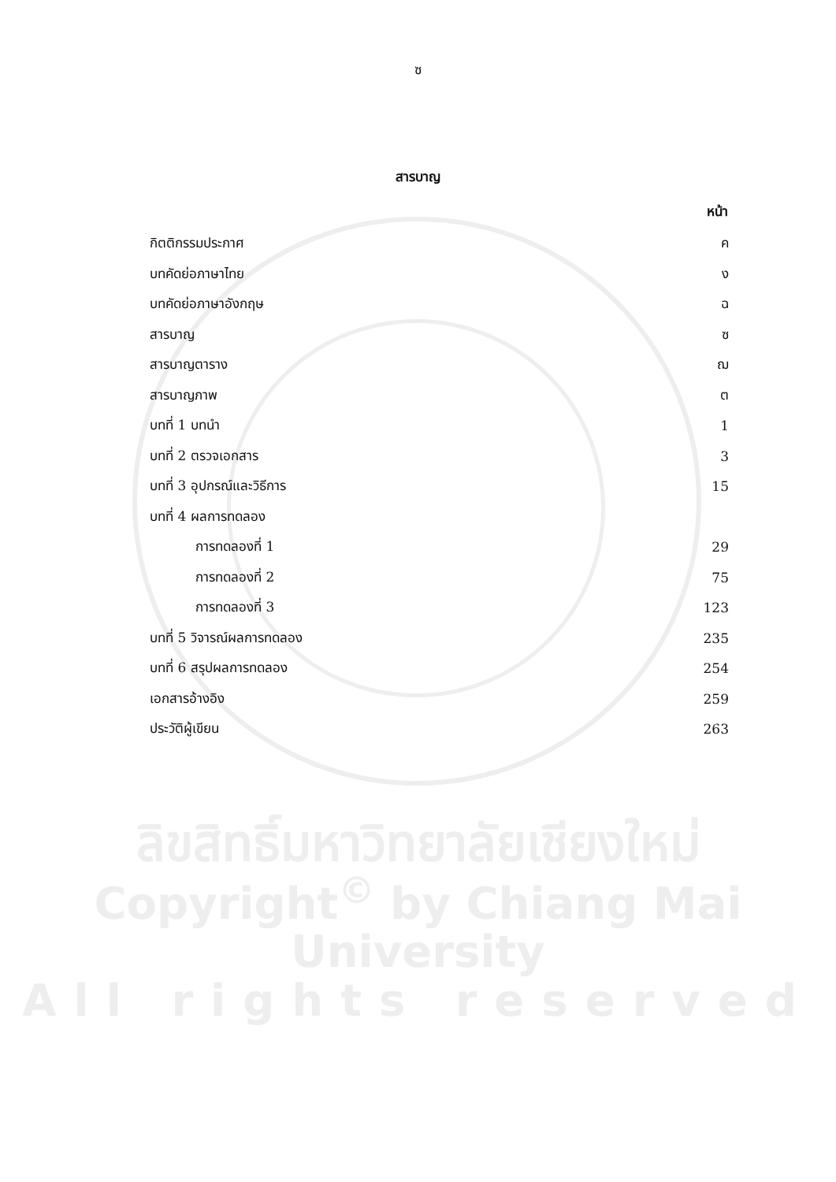ซ
สารบาญ
| | หน้า |
| กิตติกรรมประกาศ | ค |
| บทคัดย่อภาษาไทย | ง |
| บทคัดย่อภาษาอังกฤษ | ฉ |
| สารบาญ | ซ |
| สารบาญตาราง | ฌ |
| สารบาญภาพ | ต |
| บทที่ 1 บทนำ | 1 |
| บทที่ 2 ตรวจเอกสาร | 3 |
| บทที่ 3 อุปกรณ์และวิธีการ | 15 |
| บทที่ 4 ผลการทดลอง | |
| การทดลองที่ 1 | 29 |
| การทดลองที่ 2 | 75 |
| การทดลองที่ 3 | 123 |
| บทที่ 5 วิจารณ์ผลการทดลอง | 235 |
| บทที่ 6 สรุปผลการทดลอง | 254 |
| เอกสารอ้างอิง | 259 |
| ประวัติผู้เขียน | 263 |
ลิขสิทธิ์มหาวิทยาลัยเชียงใหม่
Copyright<sup>©</sup> by Chiang Mai University
All rights reserved